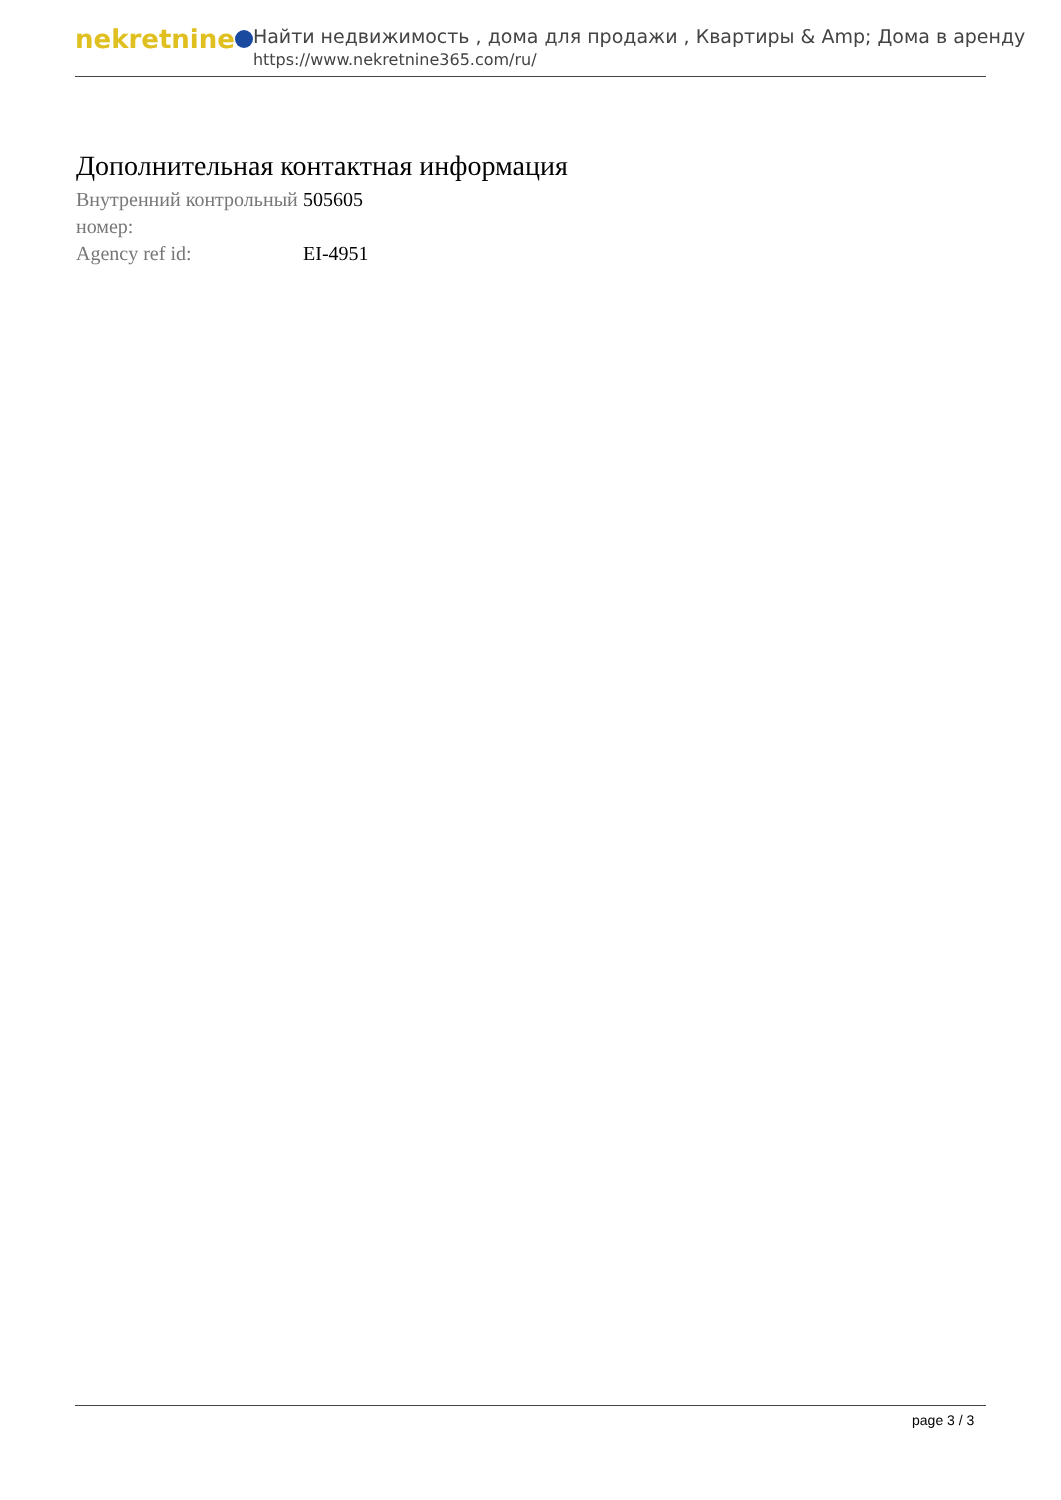nekretnine
Найти недвижимость , дома для продажи , Квартиры & Amp; Дома в аренду
https://www.nekretnine365.com/ru/
Дополнительная контактная информация
| Внутренний контрольный номер: | 505605 |
| Agency ref id: | EI-4951 |
page 3 / 3